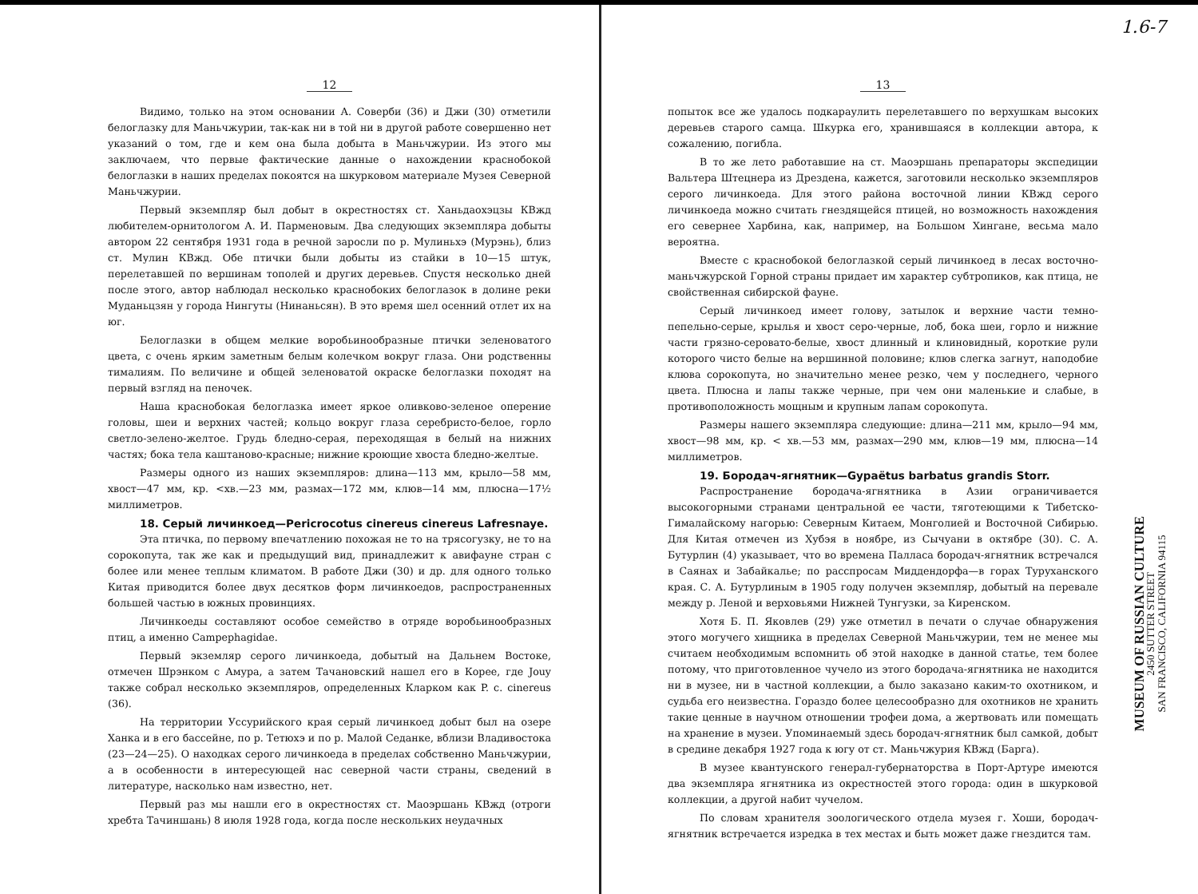12
Видимо, только на этом основании А. Соверби (36) и Джи (30) отметили белоглазку для Маньчжурии, так-как ни в той ни в другой работе совершенно нет указаний о том, где и кем она была добыта в Маньчжурии. Из этого мы заключаем, что первые фактические данные о нахождении краснобокой белоглазки в наших пределах покоятся на шкурковом материале Музея Северной Маньчжурии.
Первый экземпляр был добыт в окрестностях ст. Ханьдаохэцзы КВжд любителем-орнитологом А. И. Парменовым. Два следующих экземпляра добыты автором 22 сентября 1931 года в речной заросли по р. Мулиньхэ (Мурэнь), близ ст. Мулин КВжд. Обе птички были добыты из стайки в 10—15 штук, перелетавшей по вершинам тополей и других деревьев. Спустя несколько дней после этого, автор наблюдал несколько краснобоких белоглазок в долине реки Муданьцзян у города Нингуты (Нинаньсян). В это время шел осенний отлет их на юг.
Белоглазки в общем мелкие воробьинообразные птички зеленоватого цвета, с очень ярким заметным белым колечком вокруг глаза. Они родственны тималиям. По величине и общей зеленоватой окраске белоглазки походят на первый взгляд на пеночек.
Наша краснобокая белоглазка имеет яркое оливково-зеленое оперение головы, шеи и верхних частей; кольцо вокруг глаза серебристо-белое, горло светло-зелено-желтое. Грудь бледно-серая, переходящая в белый на нижних частях; бока тела каштаново-красные; нижние кроющие хвоста бледно-желтые.
Размеры одного из наших экземпляров: длина—113 мм, крыло—58 мм, хвост—47 мм, кр. <хв.—23 мм, размах—172 мм, клюв—14 мм, плюсна—17½ миллиметров.
18. Серый личинкоед—Pericrocotus cinereus cinereus Lafresnaye.
Эта птичка, по первому впечатлению похожая не то на трясогузку, не то на сорокопута, так же как и предыдущий вид, принадлежит к авифауне стран с более или менее теплым климатом. В работе Джи (30) и др. для одного только Китая приводится более двух десятков форм личинкоедов, распространенных большей частью в южных провинциях.
Личинкоеды составляют особое семейство в отряде воробьинообразных птиц, а именно Campephagidae.
Первый экземляр серого личинкоеда, добытый на Дальнем Востоке, отмечен Шрэнком с Амура, а затем Тачановский нашел его в Корее, где Jouy также собрал несколько экземпляров, определенных Кларком как P. c. cinereus (36).
На территории Уссурийского края серый личинкоед добыт был на озере Ханка и в его бассейне, по р. Тетюхэ и по р. Малой Седанке, вблизи Владивостока (23—24—25). О находках серого личинкоеда в пределах собственно Маньчжурии, а в особенности в интересующей нас северной части страны, сведений в литературе, насколько нам известно, нет.
Первый раз мы нашли его в окрестностях ст. Маоэршань КВжд (отроги хребта Тачиншань) 8 июля 1928 года, когда после нескольких неудачных
1.6-7
13
попыток все же удалось подкараулить перелетавшего по верхушкам высоких деревьев старого самца. Шкурка его, хранившаяся в коллекции автора, к сожалению, погибла.
В то же лето работавшие на ст. Маоэршань препараторы экспедиции Вальтера Штецнера из Дрездена, кажется, заготовили несколько экземпляров серого личинкоеда. Для этого района восточной линии КВжд серого личинкоеда можно считать гнездящейся птицей, но возможность нахождения его севернее Харбина, как, например, на Большом Хингане, весьма мало вероятна.
Вместе с краснобокой белоглазкой серый личинкоед в лесах восточно-маньчжурской Горной страны придает им характер субтропиков, как птица, не свойственная сибирской фауне.
Серый личинкоед имеет голову, затылок и верхние части темно-пепельно-серые, крылья и хвост серо-черные, лоб, бока шеи, горло и нижние части грязно-серовато-белые, хвост длинный и клиновидный, короткие рули которого чисто белые на вершинной половине; клюв слегка загнут, наподобие клюва сорокопута, но значительно менее резко, чем у последнего, черного цвета. Плюсна и лапы также черные, при чем они маленькие и слабые, в противоположность мощным и крупным лапам сорокопута.
Размеры нашего экземпляра следующие: длина—211 мм, крыло—94 мм, хвост—98 мм, кр. < хв.—53 мм, размах—290 мм, клюв—19 мм, плюсна—14 миллиметров.
19. Бородач-ягнятник—Gypaëtus barbatus grandis Storr.
Распространение бородача-ягнятника в Азии ограничивается высокогорными странами центральной ее части, тяготеющими к Тибетско-Гималайскому нагорью: Северным Китаем, Монголией и Восточной Сибирью. Для Китая отмечен из Хубэя в ноябре, из Сычуани в октябре (30). С. А. Бутурлин (4) указывает, что во времена Палласа бородач-ягнятник встречался в Саянах и Забайкалье; по расспросам Миддендорфа—в горах Туруханского края. С. А. Бутурлиным в 1905 году получен экземпляр, добытый на перевале между р. Леной и верховьями Нижней Тунгузки, за Киренском.
Хотя Б. П. Яковлев (29) уже отметил в печати о случае обнаружения этого могучего хищника в пределах Северной Маньчжурии, тем не менее мы считаем необходимым вспомнить об этой находке в данной статье, тем более потому, что приготовленное чучело из этого бородача-ягнятника не находится ни в музее, ни в частной коллекции, а было заказано каким-то охотником, и судьба его неизвестна. Гораздо более целесообразно для охотников не хранить такие ценные в научном отношении трофеи дома, а жертвовать или помещать на хранение в музеи. Упоминаемый здесь бородач-ягнятник был самкой, добыт в средине декабря 1927 года к югу от ст. Маньчжурия КВжд (Барга).
В музее квантунского генерал-губернаторства в Порт-Артуре имеются два экземпляра ягнятника из окрестностей этого города: один в шкурковой коллекции, а другой набит чучелом.
По словам хранителя зоологического отдела музея г. Хоши, бородач-ягнятник встречается изредка в тех местах и быть может даже гнездится там.
MUSEUM OF RUSSIAN CULTURE
2450 SUTTER STREET
SAN FRANCISCO, CALIFORNIA 94115